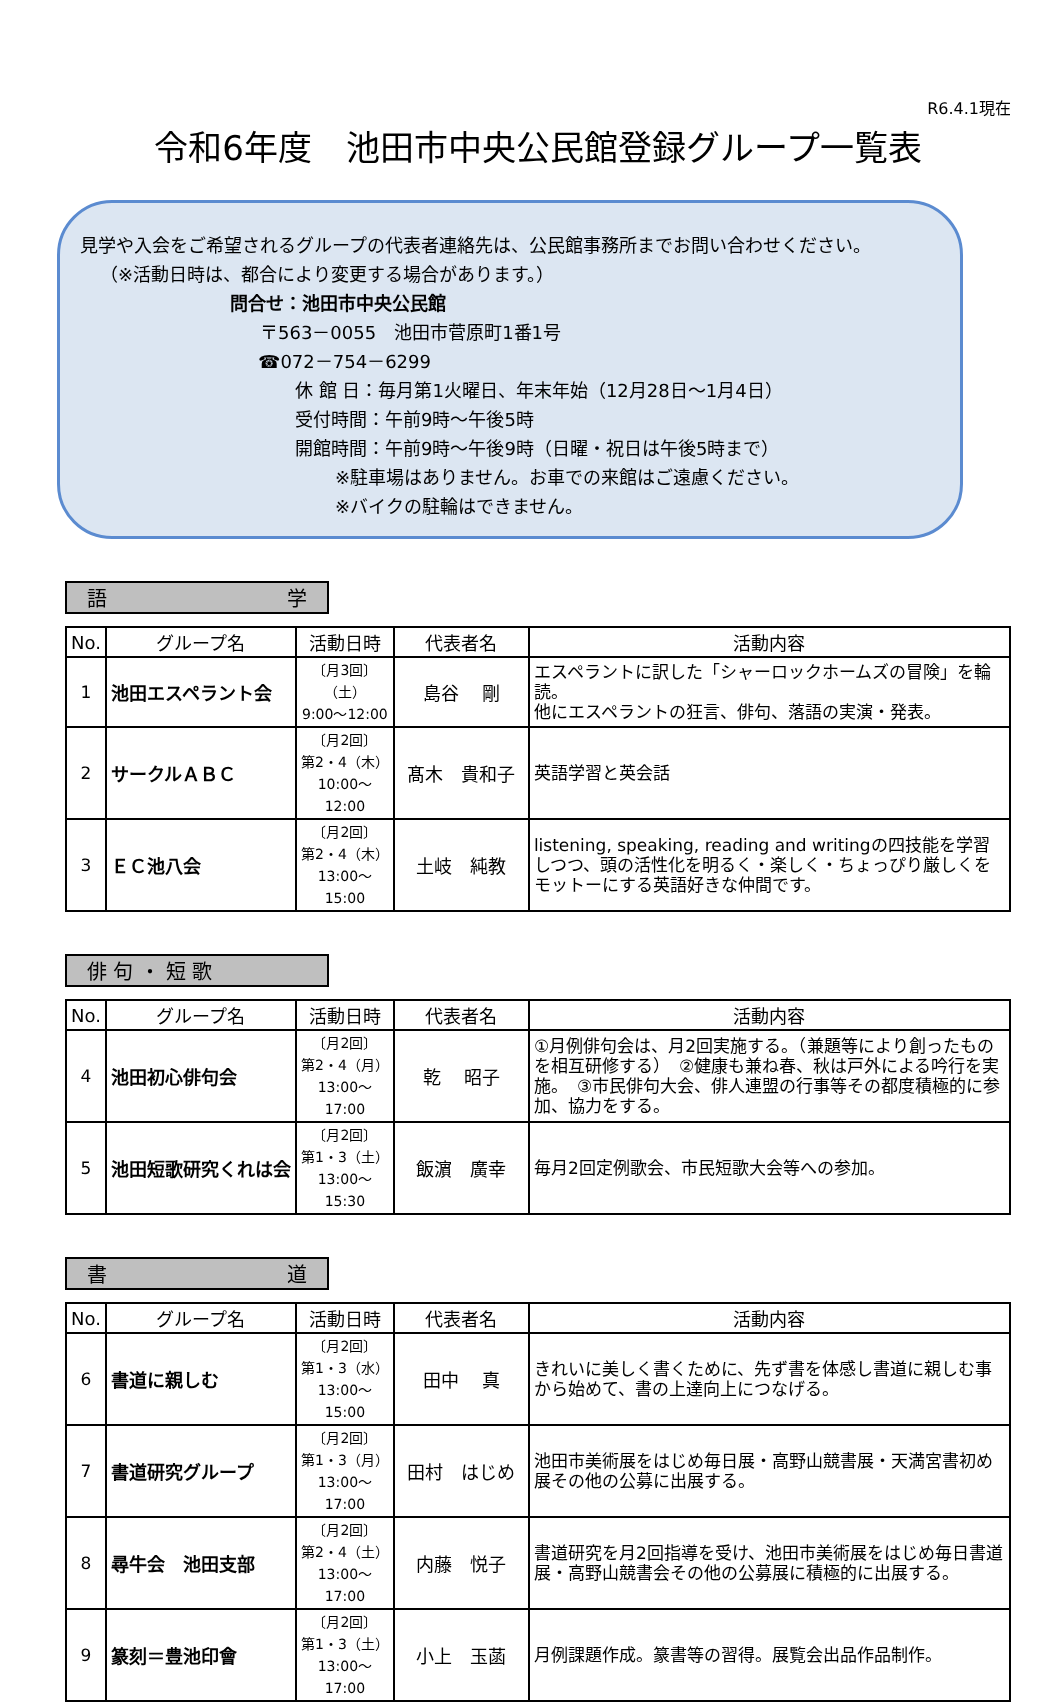R6.4.1現在
令和6年度　池田市中央公民館登録グループ一覧表
見学や入会をご希望されるグループの代表者連絡先は、公民館事務所までお問い合わせください。
（※活動日時は、都合により変更する場合があります。）
問合せ：池田市中央公民館
〒563－0055　池田市菅原町1番1号
☎072－754－6299
休 館 日：毎月第1火曜日、年末年始（12月28日～1月4日）
受付時間：午前9時～午後5時
開館時間：午前9時～午後9時（日曜・祝日は午後5時まで）
※駐車場はありません。お車での来館はご遠慮ください。
※バイクの駐輪はできません。
語 学
| No. | グループ名 | 活動日時 | 代表者名 | 活動内容 |
| --- | --- | --- | --- | --- |
| 1 | 池田エスペラント会 | 〔月3回〕 （土） 9:00～12:00 | 島谷 剛 | エスペラントに訳した「シャーロックホームズの冒険」を輪読。 他にエスペラントの狂言、俳句、落語の実演・発表。 |
| 2 | サークルＡＢＣ | 〔月2回〕 第2・4（木） 10:00～12:00 | 髙木 貴和子 | 英語学習と英会話 |
| 3 | ＥＣ池八会 | 〔月2回〕 第2・4（木） 13:00～15:00 | 土岐 純教 | listening, speaking, reading and writingの四技能を学習しつつ、頭の活性化を明るく・楽しく・ちょっぴり厳しくをモットーにする英語好きな仲間です。 |
俳 句 ・ 短 歌
| No. | グループ名 | 活動日時 | 代表者名 | 活動内容 |
| --- | --- | --- | --- | --- |
| 4 | 池田初心俳句会 | 〔月2回〕 第2・4（月） 13:00～17:00 | 乾 昭子 | ①月例俳句会は、月2回実施する。（兼題等により創ったものを相互研修する） ②健康も兼ね春、秋は戸外による吟行を実施。 ③市民俳句大会、俳人連盟の行事等その都度積極的に参加、協力をする。 |
| 5 | 池田短歌研究くれは会 | 〔月2回〕 第1・3（土） 13:00～15:30 | 飯濵 廣幸 | 毎月2回定例歌会、市民短歌大会等への参加。 |
書 道
| No. | グループ名 | 活動日時 | 代表者名 | 活動内容 |
| --- | --- | --- | --- | --- |
| 6 | 書道に親しむ | 〔月2回〕 第1・3（水） 13:00～15:00 | 田中 真 | きれいに美しく書くために、先ず書を体感し書道に親しむ事から始めて、書の上達向上につなげる。 |
| 7 | 書道研究グループ | 〔月2回〕 第1・3（月） 13:00～17:00 | 田村 はじめ | 池田市美術展をはじめ毎日展・高野山競書展・天満宮書初め展その他の公募に出展する。 |
| 8 | 尋牛会 池田支部 | 〔月2回〕 第2・4（土） 13:00～17:00 | 内藤 悦子 | 書道研究を月2回指導を受け、池田市美術展をはじめ毎日書道展・高野山競書会その他の公募展に積極的に出展する。 |
| 9 | 篆刻＝豊池印會 | 〔月2回〕 第1・3（土） 13:00～17:00 | 小上 玉菡 | 月例課題作成。篆書等の習得。展覧会出品作品制作。 |